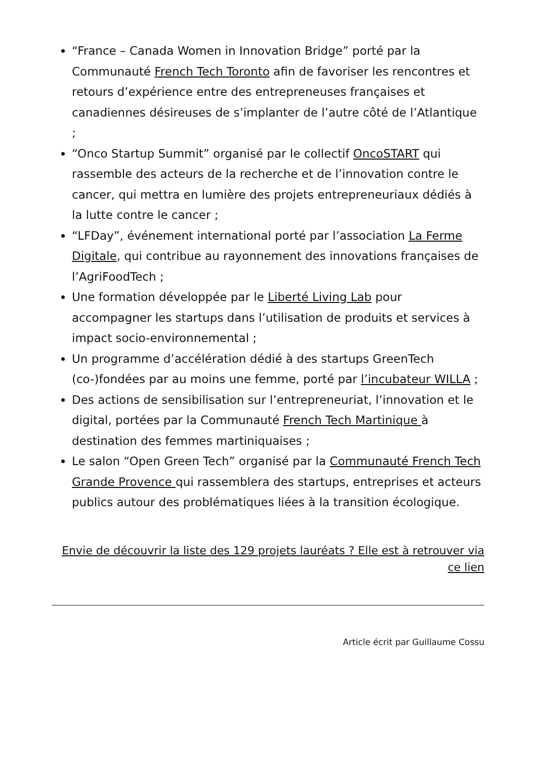“France – Canada Women in Innovation Bridge” porté par la Communauté French Tech Toronto afin de favoriser les rencontres et retours d’expérience entre des entrepreneuses françaises et canadiennes désireuses de s’implanter de l’autre côté de l’Atlantique ;
“Onco Startup Summit” organisé par le collectif OncoSTART qui rassemble des acteurs de la recherche et de l’innovation contre le cancer, qui mettra en lumière des projets entrepreneuriaux dédiés à la lutte contre le cancer ;
“LFDay”, événement international porté par l’association La Ferme Digitale, qui contribue au rayonnement des innovations françaises de l’AgriFoodTech ;
Une formation développée par le Liberté Living Lab pour accompagner les startups dans l’utilisation de produits et services à impact socio-environnemental ;
Un programme d’accélération dédié à des startups GreenTech (co-)fondées par au moins une femme, porté par l’incubateur WILLA ;
Des actions de sensibilisation sur l’entrepreneuriat, l’innovation et le digital, portées par la Communauté French Tech Martinique à destination des femmes martiniquaises ;
Le salon “Open Green Tech” organisé par la Communauté French Tech Grande Provence qui rassemblera des startups, entreprises et acteurs publics autour des problématiques liées à la transition écologique.
Envie de découvrir la liste des 129 projets lauréats ? Elle est à retrouver via ce lien
Article écrit par Guillaume Cossu